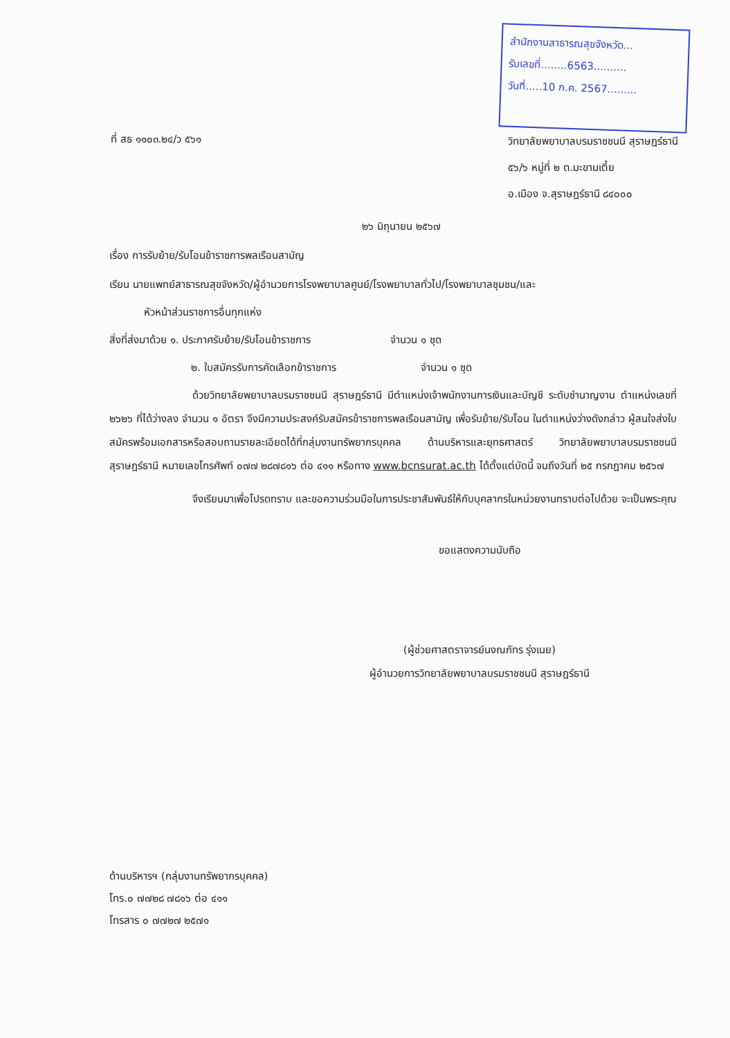สำนักงานสาธารณสุขจังหวัด...
รับเลขที่........6563..........
วันที่.....10 ก.ค. 2567.........
ที่ สธ ๑๑๐๓.๒๔/ว ๕๖๑
วิทยาลัยพยาบาลบรมราชชนนี สุราษฎร์ธานี
๕๖/๖ หมู่ที่ ๒ ต.มะขามเตี้ย
อ.เมือง จ.สุราษฎร์ธานี ๘๔๐๐๐
๒๖ มิถุนายน ๒๕๖๗
เรื่อง การรับย้าย/รับโอนข้าราชการพลเรือนสามัญ
เรียน นายแพทย์สาธารณสุขจังหวัด/ผู้อำนวยการโรงพยาบาลศูนย์/โรงพยาบาลทั่วไป/โรงพยาบาลชุมชน/และ
หัวหน้าส่วนราชการอื่นทุกแห่ง
สิ่งที่ส่งมาด้วย ๑. ประกาศรับย้าย/รับโอนข้าราชการ จำนวน ๑ ชุด
๒. ใบสมัครรับการคัดเลือกข้าราชการ จำนวน ๑ ชุด
ด้วยวิทยาลัยพยาบาลบรมราชชนนี สุราษฎร์ธานี มีตำแหน่งเจ้าพนักงานการเงินและบัญชี ระดับชำนาญงาน ตำแหน่งเลขที่ ๒๖๒๖ ที่ได้ว่างลง จำนวน ๑ อัตรา จึงมีความประสงค์รับสมัครข้าราชการพลเรือนสามัญ เพื่อรับย้าย/รับโอน ในตำแหน่งว่างดังกล่าว ผู้สนใจส่งใบสมัครพร้อมเอกสารหรือสอบถามรายละเอียดได้ที่กลุ่มงานทรัพยากรบุคคล ด้านบริหารและยุทธศาสตร์ วิทยาลัยพยาบาลบรมราชชนนี สุราษฎร์ธานี หมายเลขโทรศัพท์ ๐๗๗ ๒๘๗๘๑๖ ต่อ ๔๑๑ หรือทาง www.bcnsurat.ac.th ได้ตั้งแต่บัดนี้ จนถึงวันที่ ๒๕ กรกฎาคม ๒๕๖๗
จึงเรียนมาเพื่อโปรดทราบ และขอความร่วมมือในการประชาสัมพันธ์ให้กับบุคลากรในหน่วยงานทราบต่อไปด้วย จะเป็นพระคุณ
ขอแสดงความนับถือ
(ผู้ช่วยศาสตราจารย์นงณภัทร รุ่งเนย)
ผู้อำนวยการวิทยาลัยพยาบาลบรมราชชนนี สุราษฎร์ธานี
ด้านบริหารฯ (กลุ่มงานทรัพยากรบุคคล)
โทร.๐ ๗๗๒๘ ๗๘๑๖ ต่อ ๔๑๑
โทรสาร ๐ ๗๗๒๗ ๒๕๗๑